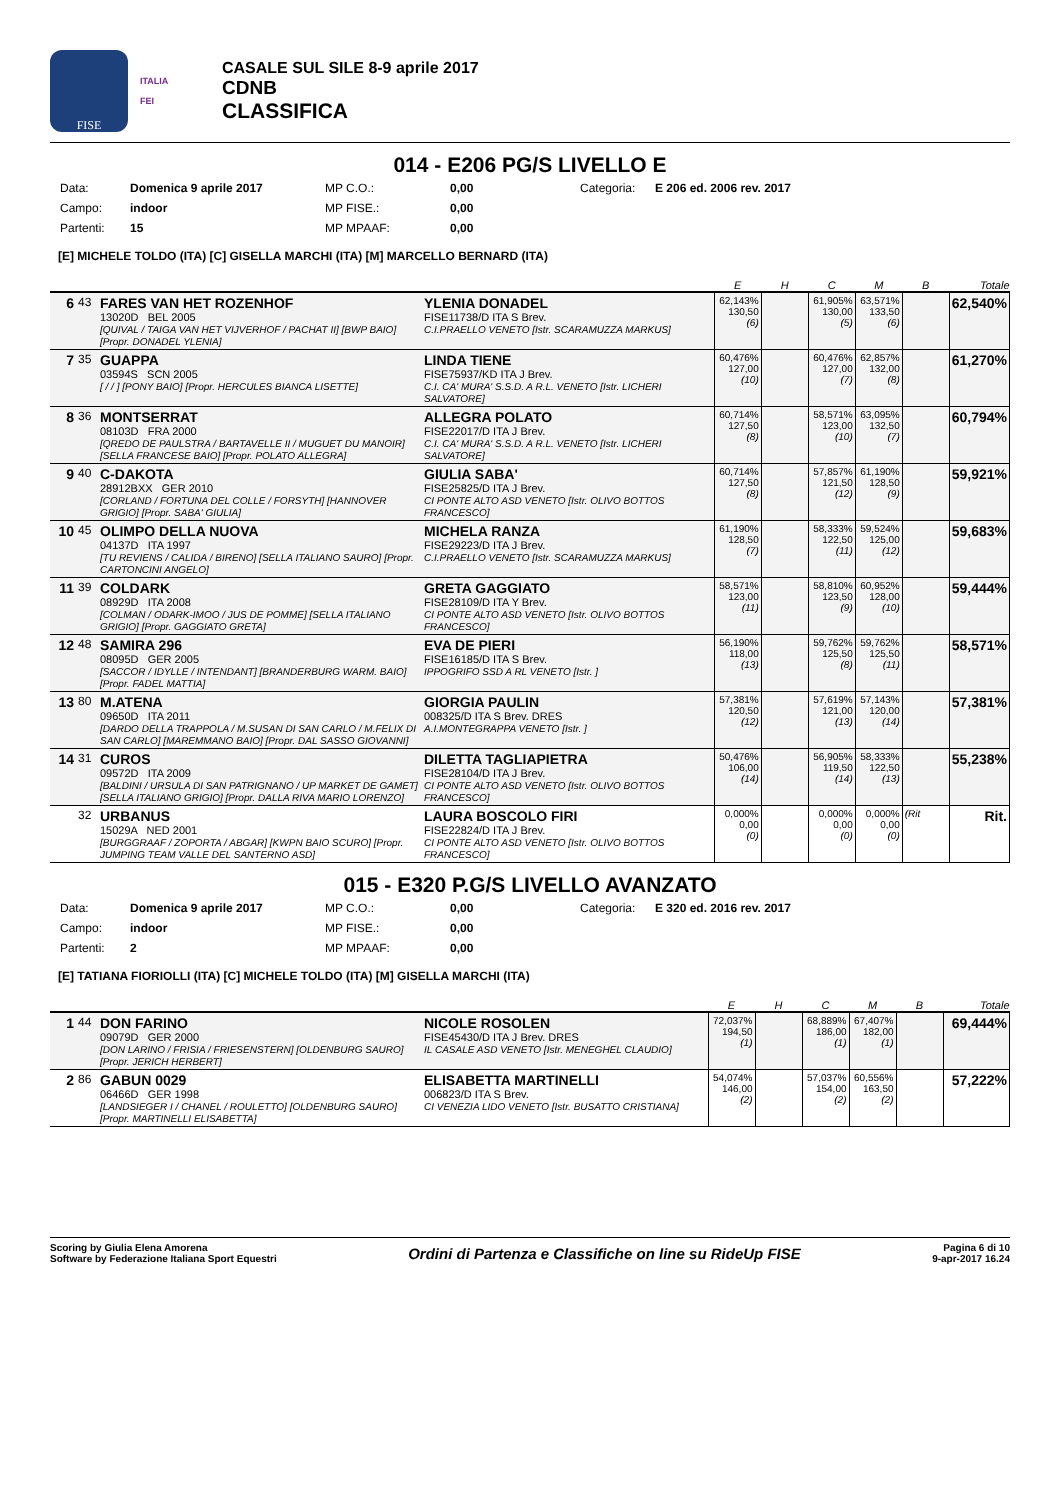FISE
ITALIA
FEI
CASALE SUL SILE 8-9 aprile 2017
CDNB
CLASSIFICA
014 - E206 PG/S LIVELLO E
Data: Domenica 9 aprile 2017 MP C.O.: 0,00 Categoria: E 206 ed. 2006 rev. 2017 Campo: indoor MP FISE.: 0,00 Partenti: 15 MP MPAAF: 0,00
[E] MICHELE TOLDO (ITA) [C] GISELLA MARCHI (ITA) [M] MARCELLO BERNARD (ITA)
| | | | | E | H | C | M | B | Totale |
| --- | --- | --- | --- | --- | --- | --- | --- | --- | --- |
| 6 | 43 | FARES VAN HET ROZENHOF 13020D BEL 2005 [QUIVAL / TAIGA VAN HET VIJVERHOF / PACHAT II] [BWP BAIO] [Propr. DONADEL YLENIA] | YLENIA DONADEL FISE11738/D ITA S Brev. C.I.PRAELLO VENETO [Istr. SCARAMUZZA MARKUS] | 62,143% 130,50 (6) | | 61,905% 130,00 (5) | 63,571% 133,50 (6) | | 62,540% |
| 7 | 35 | GUAPPA 03594S SCN 2005 [ / / ] [PONY BAIO] [Propr. HERCULES BIANCA LISETTE] | LINDA TIENE FISE75937/KD ITA J Brev. C.I. CA' MURA' S.S.D. A R.L. VENETO [Istr. LICHERI SALVATORE] | 60,476% 127,00 (10) | | 60,476% 127,00 (7) | 62,857% 132,00 (8) | | 61,270% |
| 8 | 36 | MONTSERRAT 08103D FRA 2000 [QREDO DE PAULSTRA / BARTAVELLE II / MUGUET DU MANOIR] [SELLA FRANCESE BAIO] [Propr. POLATO ALLEGRA] | ALLEGRA POLATO FISE22017/D ITA J Brev. C.I. CA' MURA' S.S.D. A R.L. VENETO [Istr. LICHERI SALVATORE] | 60,714% 127,50 (8) | | 58,571% 123,00 (10) | 63,095% 132,50 (7) | | 60,794% |
| 9 | 40 | C-DAKOTA 28912BXX GER 2010 [CORLAND / FORTUNA DEL COLLE / FORSYTH] [HANNOVER GRIGIO] [Propr. SABA' GIULIA] | GIULIA SABA' FISE25825/D ITA J Brev. CI PONTE ALTO ASD VENETO [Istr. OLIVO BOTTOS FRANCESCO] | 60,714% 127,50 (8) | | 57,857% 121,50 (12) | 61,190% 128,50 (9) | | 59,921% |
| 10 | 45 | OLIMPO DELLA NUOVA 04137D ITA 1997 [TU REVIENS / CALIDA / BIRENO] [SELLA ITALIANO SAURO] [Propr. CARTONCINI ANGELO] | MICHELA RANZA FISE29223/D ITA J Brev. C.I.PRAELLO VENETO [Istr. SCARAMUZZA MARKUS] | 61,190% 128,50 (7) | | 58,333% 122,50 (11) | 59,524% 125,00 (12) | | 59,683% |
| 11 | 39 | COLDARK 08929D ITA 2008 [COLMAN / ODARK-IMOO / JUS DE POMME] [SELLA ITALIANO GRIGIO] [Propr. GAGGIATO GRETA] | GRETA GAGGIATO FISE28109/D ITA Y Brev. CI PONTE ALTO ASD VENETO [Istr. OLIVO BOTTOS FRANCESCO] | 58,571% 123,00 (11) | | 58,810% 123,50 (9) | 60,952% 128,00 (10) | | 59,444% |
| 12 | 48 | SAMIRA 296 08095D GER 2005 [SACCOR / IDYLLE / INTENDANT] [BRANDERBURG WARM. BAIO] [Propr. FADEL MATTIA] | EVA DE PIERI FISE16185/D ITA S Brev. IPPOGRIFO SSD A RL VENETO [Istr. ] | 56,190% 118,00 (13) | | 59,762% 125,50 (8) | 59,762% 125,50 (11) | | 58,571% |
| 13 | 80 | M.ATENA 09650D ITA 2011 [DARDO DELLA TRAPPOLA / M.SUSAN DI SAN CARLO / M.FELIX DI SAN CARLO] [MAREMMANO BAIO] [Propr. DAL SASSO GIOVANNI] | GIORGIA PAULIN 008325/D ITA S Brev. DRES A.I.MONTEGRAPPA VENETO [Istr. ] | 57,381% 120,50 (12) | | 57,619% 121,00 (13) | 57,143% 120,00 (14) | | 57,381% |
| 14 | 31 | CUROS 09572D ITA 2009 [BALDINI / URSULA DI SAN PATRIGNANO / UP MARKET DE GAMET] [SELLA ITALIANO GRIGIO] [Propr. DALLA RIVA MARIO LORENZO] | DILETTA TAGLIAPIETRA FISE28104/D ITA J Brev. CI PONTE ALTO ASD VENETO [Istr. OLIVO BOTTOS FRANCESCO] | 50,476% 106,00 (14) | | 56,905% 119,50 (14) | 58,333% 122,50 (13) | | 55,238% |
| | 32 | URBANUS 15029A NED 2001 [BURGGRAAF / ZOPORTA / ABGAR] [KWPN BAIO SCURO] [Propr. JUMPING TEAM VALLE DEL SANTERNO ASD] | LAURA BOSCOLO FIRI FISE22824/D ITA J Brev. CI PONTE ALTO ASD VENETO [Istr. OLIVO BOTTOS FRANCESCO] | 0,000% 0,00 (0) | | 0,000% 0,00 (0) | 0,000% 0,00 (0) | (Rit | Rit. |
015 - E320 P.G/S LIVELLO AVANZATO
Data: Domenica 9 aprile 2017 MP C.O.: 0,00 Categoria: E 320 ed. 2016 rev. 2017 Campo: indoor MP FISE.: 0,00 Partenti: 2 MP MPAAF: 0,00
[E] TATIANA FIORIOLLI (ITA) [C] MICHELE TOLDO (ITA) [M] GISELLA MARCHI (ITA)
| | | | | E | H | C | M | B | Totale |
| --- | --- | --- | --- | --- | --- | --- | --- | --- | --- |
| 1 | 44 | DON FARINO 09079D GER 2000 [DON LARINO / FRISIA / FRIESENSTERN] [OLDENBURG SAURO] [Propr. JERICH HERBERT] | NICOLE ROSOLEN FISE45430/D ITA J Brev. DRES IL CASALE ASD VENETO [Istr. MENEGHEL CLAUDIO] | 72,037% 194,50 (1) | | 68,889% 186,00 (1) | 67,407% 182,00 (1) | | 69,444% |
| 2 | 86 | GABUN 0029 06466D GER 1998 [LANDSIEGER I / CHANEL / ROULETTO] [OLDENBURG SAURO] [Propr. MARTINELLI ELISABETTA] | ELISABETTA MARTINELLI 006823/D ITA S Brev. CI VENEZIA LIDO VENETO [Istr. BUSATTO CRISTIANA] | 54,074% 146,00 (2) | | 57,037% 154,00 (2) | 60,556% 163,50 (2) | | 57,222% |
Scoring by Giulia Elena Amorena
Software by Federazione Italiana Sport Equestri
Ordini di Partenza e Classifiche on line su RideUp FISE
Pagina 6 di 10
9-apr-2017 16.24